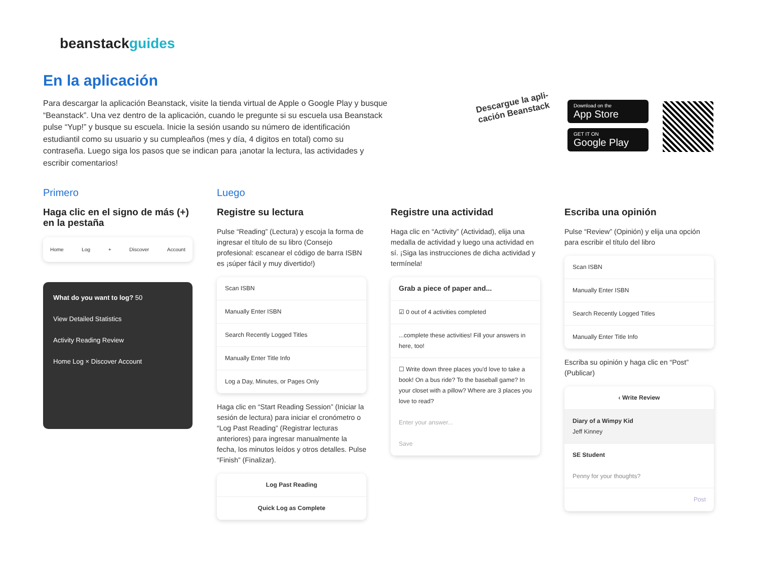beanstackguides
En la aplicación
Para descargar la aplicación Beanstack, visite la tienda virtual de Apple o Google Play y busque “Beanstack”. Una vez dentro de la aplicación, cuando le pregunte si su escuela usa Beanstack pulse “Yup!” y busque su escuela. Inicie la sesión usando su número de identificación estudiantil como su usuario y su cumpleaños (mes y día, 4 digitos en total) como su contraseña. Luego siga los pasos que se indican para ¡anotar la lectura, las actividades y escribir comentarios!
Descargue la apli-cación Beanstack
Download on the
App Store
GET IT ON
Google Play
Primero
Haga clic en el signo de más (+) en la pestaña
Home Log + Discover Account
What do you want to log? 50
View Detailed Statistics
Activity Reading Review
Home Log × Discover Account
Luego
Registre su lectura
Pulse “Reading” (Lectura) y escoja la forma de ingresar el título de su libro (Consejo profesional: escanear el código de barra ISBN es ¡súper fácil y muy divertido!)
Scan ISBN
Manually Enter ISBN
Search Recently Logged Titles
Manually Enter Title Info
Log a Day, Minutes, or Pages Only
Haga clic en “Start Reading Session” (Iniciar la sesión de lectura) para iniciar el cronómetro o “Log Past Reading” (Registrar lecturas anteriores) para ingresar manualmente la fecha, los minutos leídos y otros detalles. Pulse “Finish” (Finalizar).
Log Past Reading
Quick Log as Complete
Registre una actividad
Haga clic en “Activity” (Actividad), elija una medalla de actividad y luego una actividad en sí. ¡Siga las instrucciones de dicha actividad y termínela!
Grab a piece of paper and...
☑ 0 out of 4 activities completed
...complete these activities! Fill your answers in here, too!
☐ Write down three places you'd love to take a book! On a bus ride? To the baseball game? In your closet with a pillow? Where are 3 places you love to read?
Enter your answer...
Save
Escriba una opinión
Pulse “Review” (Opinión) y elija una opción para escribir el título del libro
Scan ISBN
Manually Enter ISBN
Search Recently Logged Titles
Manually Enter Title Info
Escriba su opinión y haga clic en “Post” (Publicar)
‹ Write Review
Diary of a Wimpy Kid
Jeff Kinney
SE Student
Penny for your thoughts?
Post